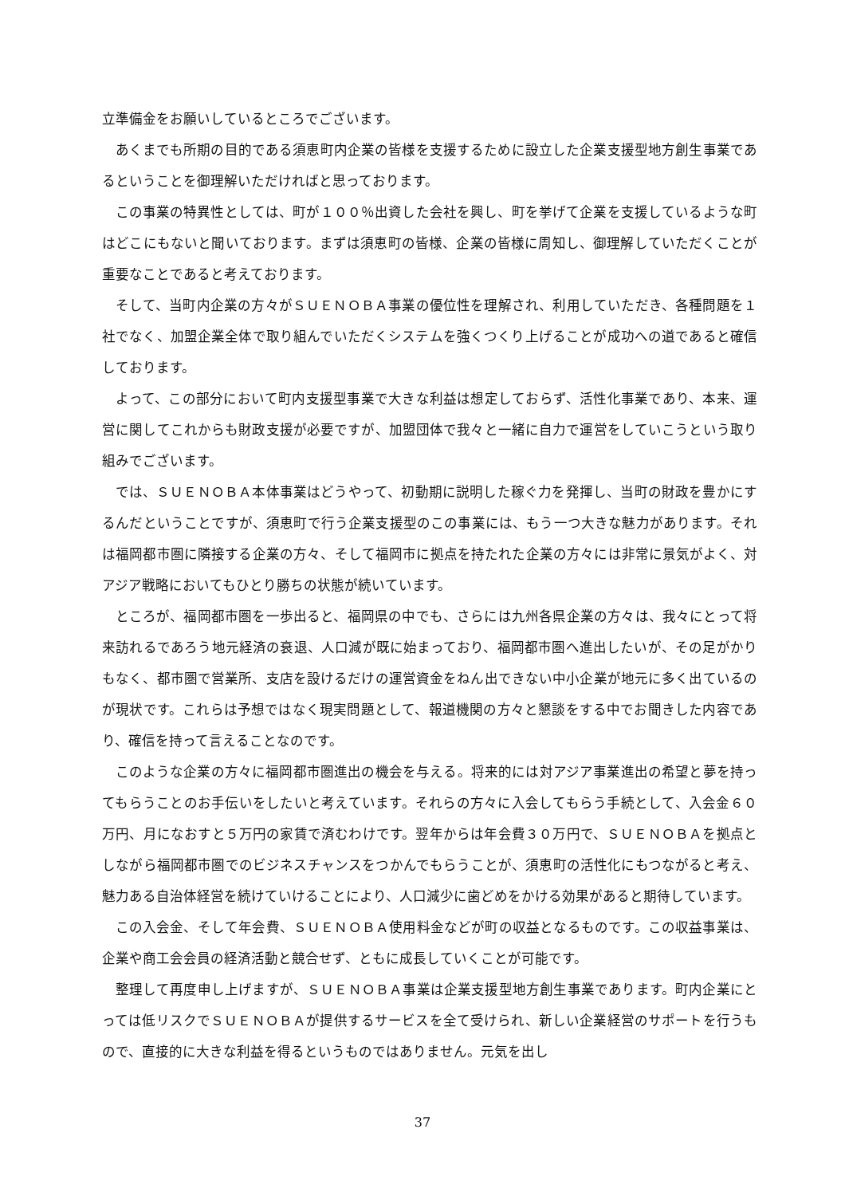立準備金をお願いしているところでございます。
あくまでも所期の目的である須恵町内企業の皆様を支援するために設立した企業支援型地方創生事業であるということを御理解いただければと思っております。
この事業の特異性としては、町が１００％出資した会社を興し、町を挙げて企業を支援しているような町はどこにもないと聞いております。まずは須恵町の皆様、企業の皆様に周知し、御理解していただくことが重要なことであると考えております。
そして、当町内企業の方々がＳＵＥＮＯＢＡ事業の優位性を理解され、利用していただき、各種問題を１社でなく、加盟企業全体で取り組んでいただくシステムを強くつくり上げることが成功への道であると確信しております。
よって、この部分において町内支援型事業で大きな利益は想定しておらず、活性化事業であり、本来、運営に関してこれからも財政支援が必要ですが、加盟団体で我々と一緒に自力で運営をしていこうという取り組みでございます。
では、ＳＵＥＮＯＢＡ本体事業はどうやって、初動期に説明した稼ぐ力を発揮し、当町の財政を豊かにするんだということですが、須恵町で行う企業支援型のこの事業には、もう一つ大きな魅力があります。それは福岡都市圏に隣接する企業の方々、そして福岡市に拠点を持たれた企業の方々には非常に景気がよく、対アジア戦略においてもひとり勝ちの状態が続いています。
ところが、福岡都市圏を一歩出ると、福岡県の中でも、さらには九州各県企業の方々は、我々にとって将来訪れるであろう地元経済の衰退、人口減が既に始まっており、福岡都市圏へ進出したいが、その足がかりもなく、都市圏で営業所、支店を設けるだけの運営資金をねん出できない中小企業が地元に多く出ているのが現状です。これらは予想ではなく現実問題として、報道機関の方々と懇談をする中でお聞きした内容であり、確信を持って言えることなのです。
このような企業の方々に福岡都市圏進出の機会を与える。将来的には対アジア事業進出の希望と夢を持ってもらうことのお手伝いをしたいと考えています。それらの方々に入会してもらう手続として、入会金６０万円、月になおすと５万円の家賃で済むわけです。翌年からは年会費３０万円で、ＳＵＥＮＯＢＡを拠点としながら福岡都市圏でのビジネスチャンスをつかんでもらうことが、須恵町の活性化にもつながると考え、魅力ある自治体経営を続けていけることにより、人口減少に歯どめをかける効果があると期待しています。
この入会金、そして年会費、ＳＵＥＮＯＢＡ使用料金などが町の収益となるものです。この収益事業は、企業や商工会会員の経済活動と競合せず、ともに成長していくことが可能です。
整理して再度申し上げますが、ＳＵＥＮＯＢＡ事業は企業支援型地方創生事業であります。町内企業にとっては低リスクでＳＵＥＮＯＢＡが提供するサービスを全て受けられ、新しい企業経営のサポートを行うもので、直接的に大きな利益を得るというものではありません。元気を出し
37